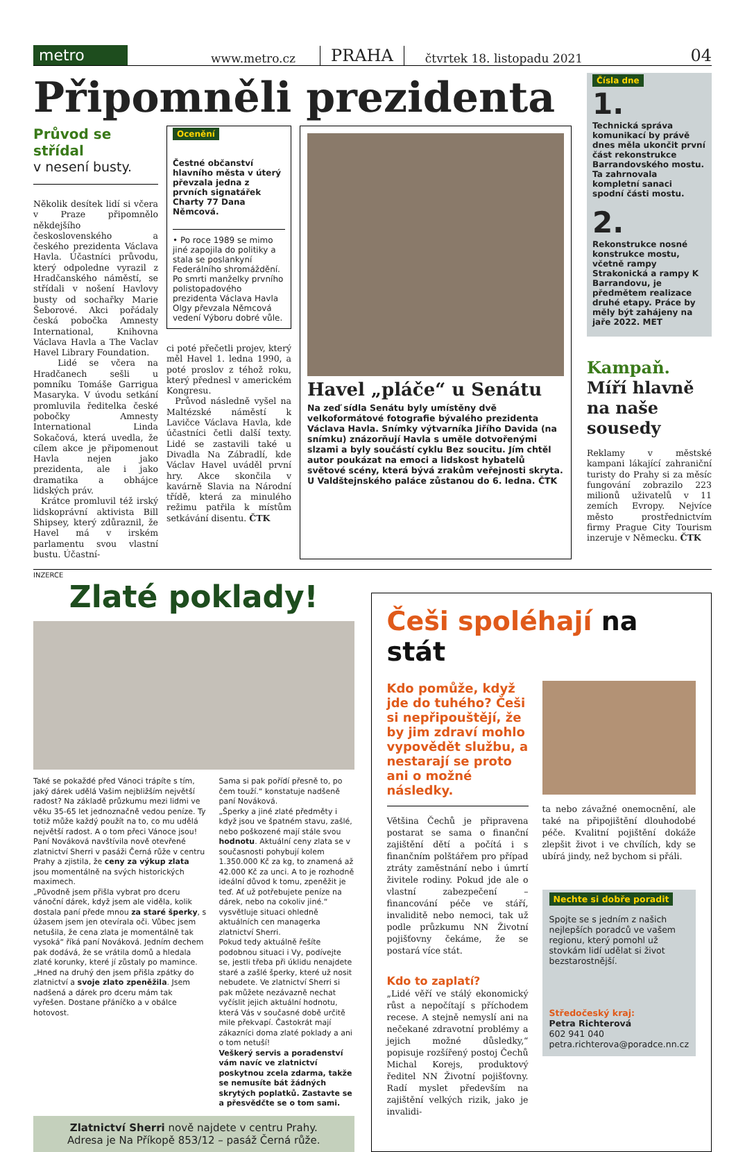metro
www.metro.cz
PRAHA
čtvrtek 18. listopadu 2021
04
Připomněli prezidenta
Průvod se střídal
v nesení busty.
Několik desítek lidí si včera v Praze připomnělo někdejšího československého a českého prezidenta Václava Havla. Účastníci průvodu, který odpoledne vyrazil z Hradčanského náměstí, se střídali v nošení Havlovy busty od sochařky Marie Šeborové. Akci pořádaly česká pobočka Amnesty International, Knihovna Václava Havla a The Vaclav Havel Library Foundation.
Lidé se včera na Hradčanech sešli u pomníku Tomáše Garrigua Masaryka. V úvodu setkání promluvila ředitelka české pobočky Amnesty International Linda Sokačová, která uvedla, že cílem akce je připomenout Havla nejen jako prezidenta, ale i jako dramatika a obhájce lidských práv.
Krátce promluvil též irský lidskoprávní aktivista Bill Shipsey, který zdůraznil, že Havel má v irském parlamentu svou vlastní bustu. Účastní-
Ocenění
Čestné občanství hlavního města v úterý převzala jedna z prvních signatářek Charty 77 Dana Němcová.
• Po roce 1989 se mimo jiné zapojila do politiky a stala se poslankyní Federálního shromáždění. Po smrti manželky prvního polistopadového prezidenta Václava Havla Olgy převzala Němcová vedení Výboru dobré vůle.
ci poté přečetli projev, který měl Havel 1. ledna 1990, a poté proslov z téhož roku, který přednesl v americkém Kongresu.
Průvod následně vyšel na Maltézské náměstí k Lavičce Václava Havla, kde účastníci četli další texty. Lidé se zastavili také u Divadla Na Zábradlí, kde Václav Havel uváděl první hry. Akce skončila v kavárně Slavia na Národní třídě, která za minulého režimu patřila k místům setkávání disentu. ČTK
Havel „pláče“ u Senátu
Na zeď sídla Senátu byly umístěny dvě velkoformátové fotografie bývalého prezidenta Václava Havla. Snímky výtvarníka Jiřího Davida (na snímku) znázorňují Havla s uměle dotvořenými slzami a byly součástí cyklu Bez soucitu. Jím chtěl autor poukázat na emoci a lidskost hybatelů světové scény, která bývá zrakům veřejnosti skryta. U Valdštejnského paláce zůstanou do 6. ledna. ČTK
Čísla dne
1.
Technická správa komunikací by právě dnes měla ukončit první část rekonstrukce Barrandovského mostu. Ta zahrnovala kompletní sanaci spodní části mostu.
2.
Rekonstrukce nosné konstrukce mostu, včetně rampy Strakonická a rampy K Barrandovu, je předmětem realizace druhé etapy. Práce by měly být zahájeny na jaře 2022. MET
Kampaň. Míří hlavně na naše sousedy
Reklamy v městské kampani lákající zahraniční turisty do Prahy si za měsíc fungování zobrazilo 223 milionů uživatelů v 11 zemích Evropy. Nejvíce město prostřednictvím firmy Prague City Tourism inzeruje v Německu. ČTK
INZERCE
Zlaté poklady!
Také se pokaždé před Vánoci trápíte s tím, jaký dárek udělá Vašim nejbližším největší radost? Na základě průzkumu mezi lidmi ve věku 35-65 let jednoznačně vedou peníze. Ty totiž může každý použít na to, co mu udělá největší radost. A o tom přeci Vánoce jsou!
Paní Nováková navštívila nově otevřené zlatnictví Sherri v pasáži Černá růže v centru Prahy a zjistila, že ceny za výkup zlata jsou momentálně na svých historických maximech.
„Původně jsem přišla vybrat pro dceru vánoční dárek, když jsem ale viděla, kolik dostala paní přede mnou za staré šperky, s úžasem jsem jen otevírala oči. Vůbec jsem netušila, že cena zlata je momentálně tak vysoká“ říká paní Nováková. Jedním dechem pak dodává, že se vrátila domů a hledala zlaté korunky, které jí zůstaly po mamince. „Hned na druhý den jsem přišla zpátky do zlatnictví a svoje zlato zpeněžila. Jsem nadšená a dárek pro dceru mám tak vyřešen. Dostane přáníčko a v obálce hotovost.
Sama si pak pořídí přesně to, po čem touží.“ konstatuje nadšeně paní Nováková.
„Šperky a jiné zlaté předměty i když jsou ve špatném stavu, zašlé, nebo poškozené mají stále svou hodnotu. Aktuální ceny zlata se v současnosti pohybují kolem 1.350.000 Kč za kg, to znamená až 42.000 Kč za unci. A to je rozhodně ideální důvod k tomu, zpeněžit je teď. Ať už potřebujete peníze na dárek, nebo na cokoliv jiné.“ vysvětluje situaci ohledně aktuálních cen managerka zlatnictví Sherri.
Pokud tedy aktuálně řešíte podobnou situaci i Vy, podívejte se, jestli třeba při úklidu nenajdete staré a zašlé šperky, které už nosit nebudete. Ve zlatnictví Sherri si pak můžete nezávazně nechat vyčíslit jejich aktuální hodnotu, která Vás v současné době určitě mile překvapí. Častokrát mají zákazníci doma zlaté poklady a ani o tom netuší!
Veškerý servis a poradenství vám navíc ve zlatnictví poskytnou zcela zdarma, takže se nemusíte bát žádných skrytých poplatků. Zastavte se a přesvědčte se o tom sami.
Zlatnictví Sherri nově najdete v centru Prahy.
Adresa je Na Příkopě 853/12 – pasáž Černá růže.
Češi spoléhají na stát
Kdo pomůže, když jde do tuhého? Češi si nepřipouštějí, že by jim zdraví mohlo vypovědět službu, a nestarají se proto ani o možné následky.
Většina Čechů je připravena postarat se sama o finanční zajištění dětí a počítá i s finančním polštářem pro případ ztráty zaměstnání nebo i úmrtí živitele rodiny. Pokud jde ale o vlastní zabezpečení – financování péče ve stáří, invaliditě nebo nemoci, tak už podle průzkumu NN Životní pojišťovny čekáme, že se postará více stát.
Kdo to zaplatí?
„Lidé věří ve stálý ekonomický růst a nepočítají s příchodem recese. A stejně nemyslí ani na nečekané zdravotní problémy a jejich možné důsledky,“ popisuje rozšířený postoj Čechů Michal Korejs, produktový ředitel NN Životní pojišťovny. Radí myslet především na zajištění velkých rizik, jako je invalidi-
ta nebo závažné onemocnění, ale také na připojištění dlouhodobé péče. Kvalitní pojištění dokáže zlepšit život i ve chvílích, kdy se ubírá jindy, než bychom si přáli.
Nechte si dobře poradit
Spojte se s jedním z našich nejlepších poradců ve vašem regionu, který pomohl už stovkám lidí udělat si život bezstarostnější.
Středočeský kraj:
Petra Richterová
602 941 040
petra.richterova@poradce.nn.cz